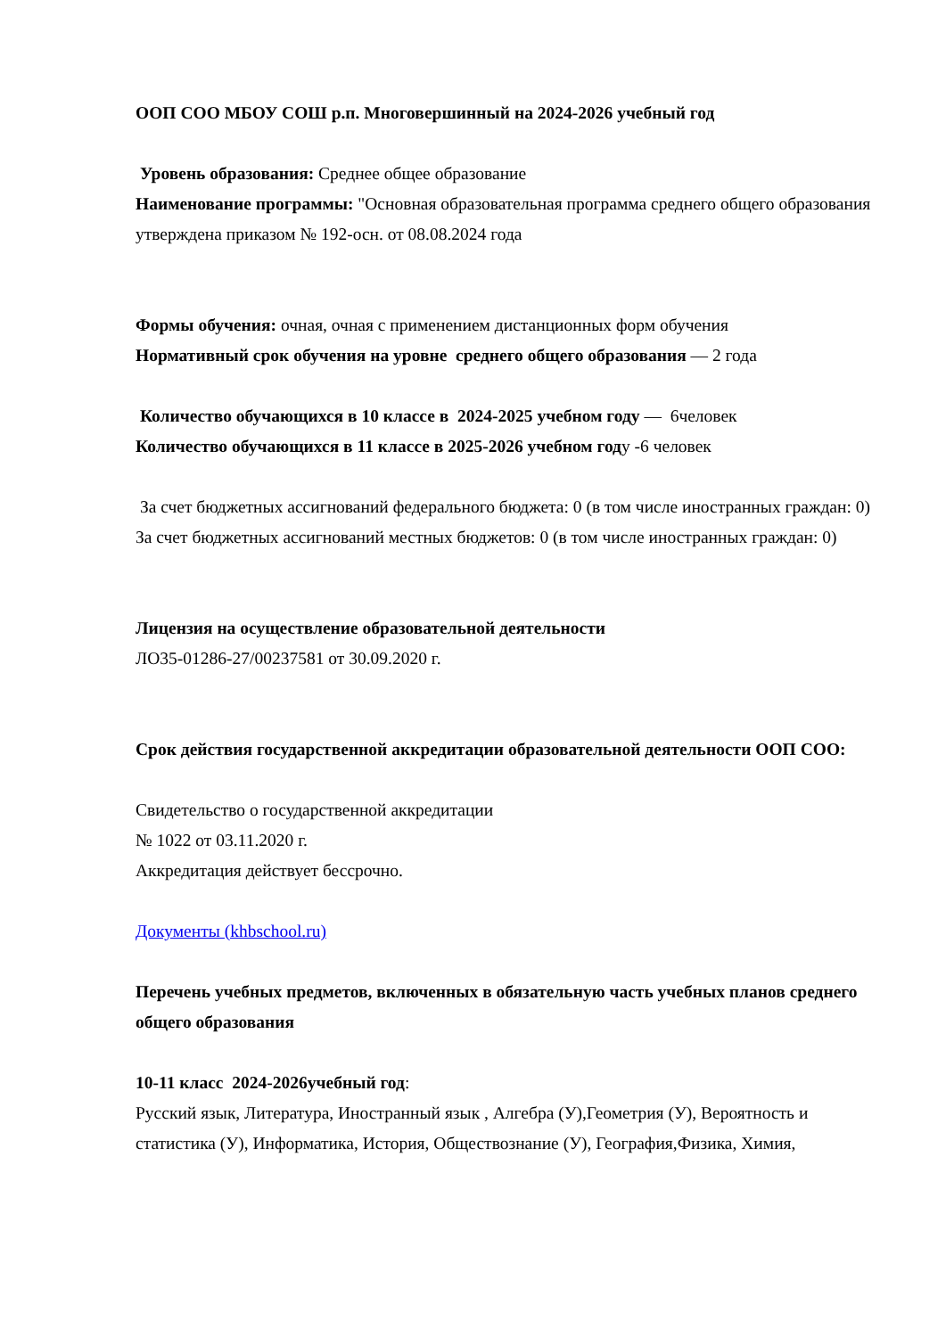ООП СОО МБОУ СОШ р.п. Многовершинный на 2024-2026 учебный год
Уровень образования: Среднее общее образование
Наименование программы: "Основная образовательная программа среднего общего образования утверждена приказом № 192-осн. от 08.08.2024 года
Формы обучения: очная, очная с применением дистанционных форм обучения
Нормативный срок обучения на уровне среднего общего образования — 2 года
Количество обучающихся в 10 классе в 2024-2025 учебном году — 6человек
Количество обучающихся в 11 классе в 2025-2026 учебном году -6 человек
За счет бюджетных ассигнований федерального бюджета: 0 (в том числе иностранных граждан: 0)
За счет бюджетных ассигнований местных бюджетов: 0 (в том числе иностранных граждан: 0)
Лицензия на осуществление образовательной деятельности
ЛО35-01286-27/00237581 от 30.09.2020 г.
Срок действия государственной аккредитации образовательной деятельности ООП СОО:
Свидетельство о государственной аккредитации
№ 1022 от 03.11.2020 г.
Аккредитация действует бессрочно.
Документы (khbschool.ru)
Перечень учебных предметов, включенных в обязательную часть учебных планов среднего общего образования
10-11 класс 2024-2026учебный год:
Русский язык, Литература, Иностранный язык , Алгебра (У),Геометрия (У), Вероятность и статистика (У), Информатика, История, Обществознание (У), География,Физика, Химия,